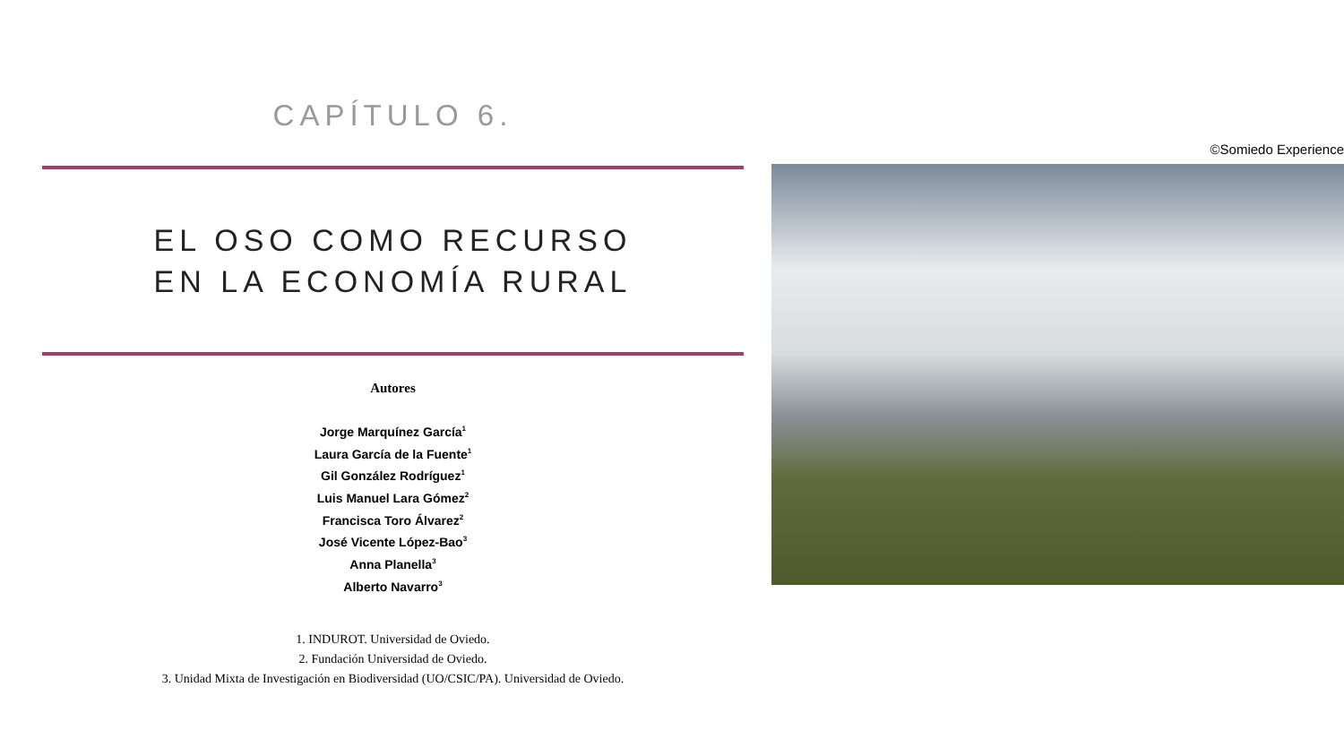CAPÍTULO 6.
EL OSO COMO RECURSO
EN LA ECONOMÍA RURAL
Autores
Jorge Marquínez García<sup>1</sup>
Laura García de la Fuente<sup>1</sup>
Gil González Rodríguez<sup>1</sup>
Luis Manuel Lara Gómez<sup>2</sup>
Francisca Toro Álvarez<sup>2</sup>
José Vicente López-Bao<sup>3</sup>
Anna Planella<sup>3</sup>
Alberto Navarro<sup>3</sup>
1. INDUROT. Universidad de Oviedo.
2. Fundación Universidad de Oviedo.
3. Unidad Mixta de Investigación en Biodiversidad (UO/CSIC/PA). Universidad de Oviedo.
©Somiedo Experience